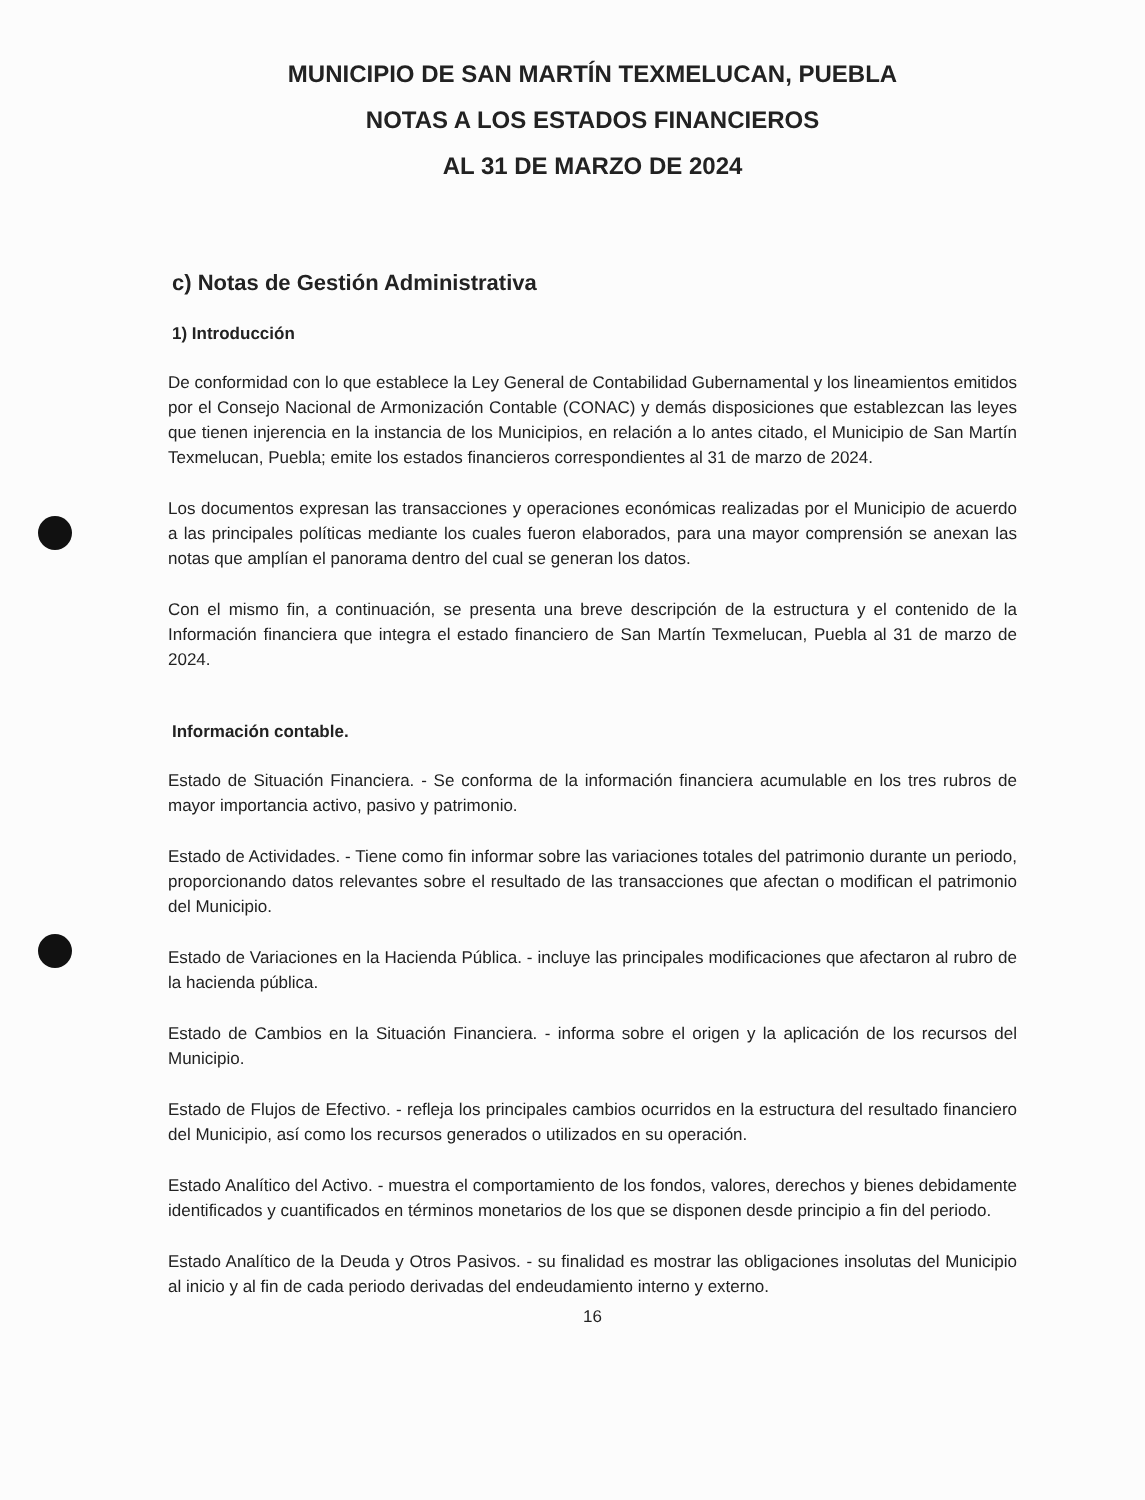MUNICIPIO DE SAN MARTÍN TEXMELUCAN, PUEBLA
NOTAS A LOS ESTADOS FINANCIEROS
AL 31 DE MARZO DE 2024
c) Notas de Gestión Administrativa
1) Introducción
De conformidad con lo que establece la Ley General de Contabilidad Gubernamental y los lineamientos emitidos por el Consejo Nacional de Armonización Contable (CONAC) y demás disposiciones que establezcan las leyes que tienen injerencia en la instancia de los Municipios, en relación a lo antes citado, el Municipio de San Martín Texmelucan, Puebla; emite los estados financieros correspondientes al 31 de marzo de 2024.
Los documentos expresan las transacciones y operaciones económicas realizadas por el Municipio de acuerdo a las principales políticas mediante los cuales fueron elaborados, para una mayor comprensión se anexan las notas que amplían el panorama dentro del cual se generan los datos.
Con el mismo fin, a continuación, se presenta una breve descripción de la estructura y el contenido de la Información financiera que integra el estado financiero de San Martín Texmelucan, Puebla al 31 de marzo de 2024.
Información contable.
Estado de Situación Financiera. - Se conforma de la información financiera acumulable en los tres rubros de mayor importancia activo, pasivo y patrimonio.
Estado de Actividades. - Tiene como fin informar sobre las variaciones totales del patrimonio durante un periodo, proporcionando datos relevantes sobre el resultado de las transacciones que afectan o modifican el patrimonio del Municipio.
Estado de Variaciones en la Hacienda Pública. - incluye las principales modificaciones que afectaron al rubro de la hacienda pública.
Estado de Cambios en la Situación Financiera. - informa sobre el origen y la aplicación de los recursos del Municipio.
Estado de Flujos de Efectivo. - refleja los principales cambios ocurridos en la estructura del resultado financiero del Municipio, así como los recursos generados o utilizados en su operación.
Estado Analítico del Activo. - muestra el comportamiento de los fondos, valores, derechos y bienes debidamente identificados y cuantificados en términos monetarios de los que se disponen desde principio a fin del periodo.
Estado Analítico de la Deuda y Otros Pasivos. - su finalidad es mostrar las obligaciones insolutas del Municipio al inicio y al fin de cada periodo derivadas del endeudamiento interno y externo.
16